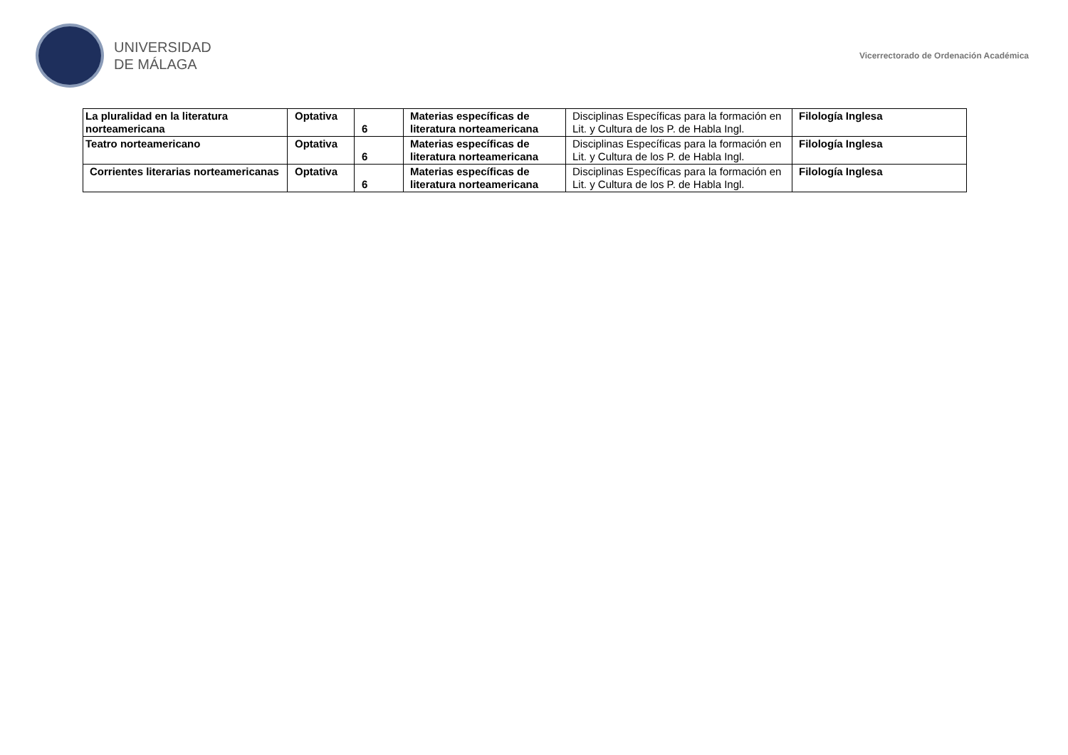UNIVERSIDAD
DE MÁLAGA
Vicerrectorado de Ordenación Académica
| La pluralidad en la literatura norteamericana | Optativa | 6 | Materias específicas de literatura norteamericana | Disciplinas Específicas para la formación en Lit. y Cultura de los P. de Habla Ingl. | Filología Inglesa |
| Teatro norteamericano | Optativa | 6 | Materias específicas de literatura norteamericana | Disciplinas Específicas para la formación en Lit. y Cultura de los P. de Habla Ingl. | Filología Inglesa |
| Corrientes literarias norteamericanas | Optativa | 6 | Materias específicas de literatura norteamericana | Disciplinas Específicas para la formación en Lit. y Cultura de los P. de Habla Ingl. | Filología Inglesa |